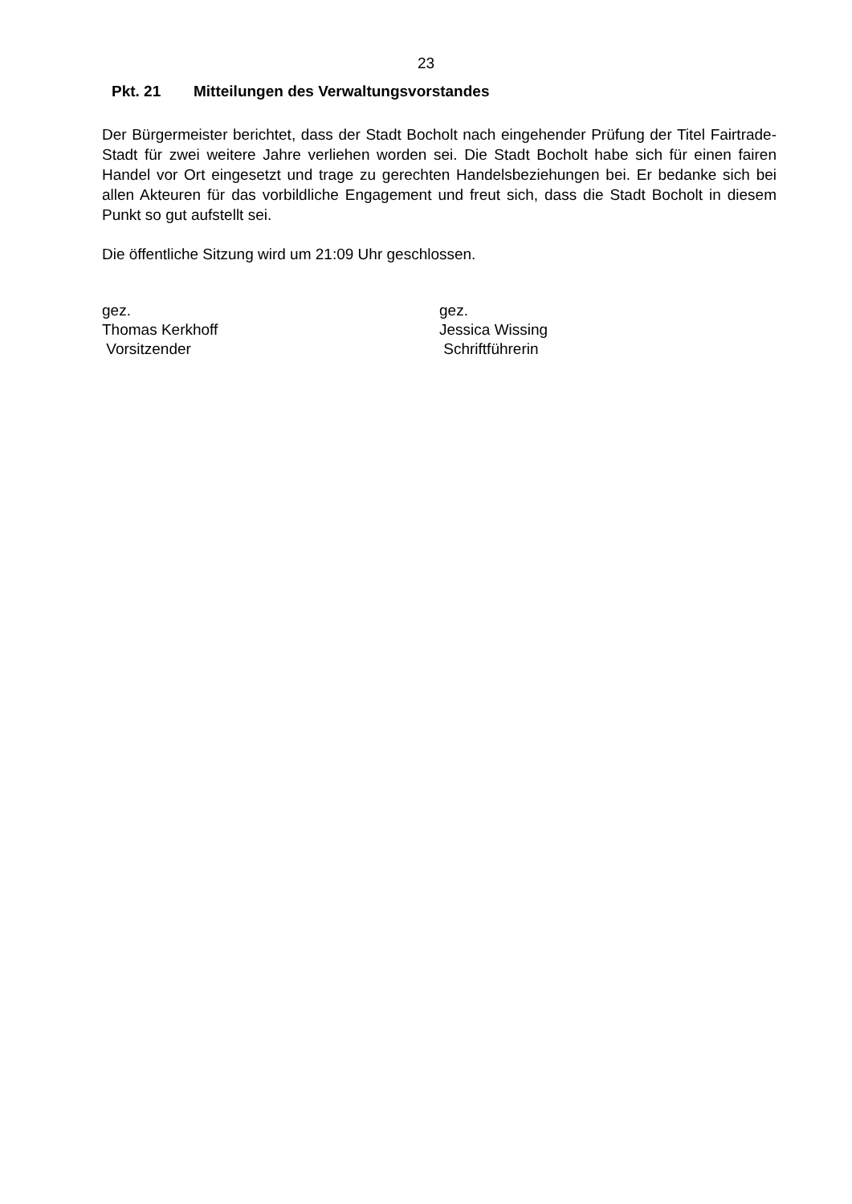23
Pkt. 21 Mitteilungen des Verwaltungsvorstandes
Der Bürgermeister berichtet, dass der Stadt Bocholt nach eingehender Prüfung der Titel Fairtrade-Stadt für zwei weitere Jahre verliehen worden sei. Die Stadt Bocholt habe sich für einen fairen Handel vor Ort eingesetzt und trage zu gerechten Handelsbeziehungen bei. Er bedanke sich bei allen Akteuren für das vorbildliche Engagement und freut sich, dass die Stadt Bocholt in diesem Punkt so gut aufstellt sei.
Die öffentliche Sitzung wird um 21:09 Uhr geschlossen.
gez.
Thomas Kerkhoff
Vorsitzender
gez.
Jessica Wissing
Schriftführerin